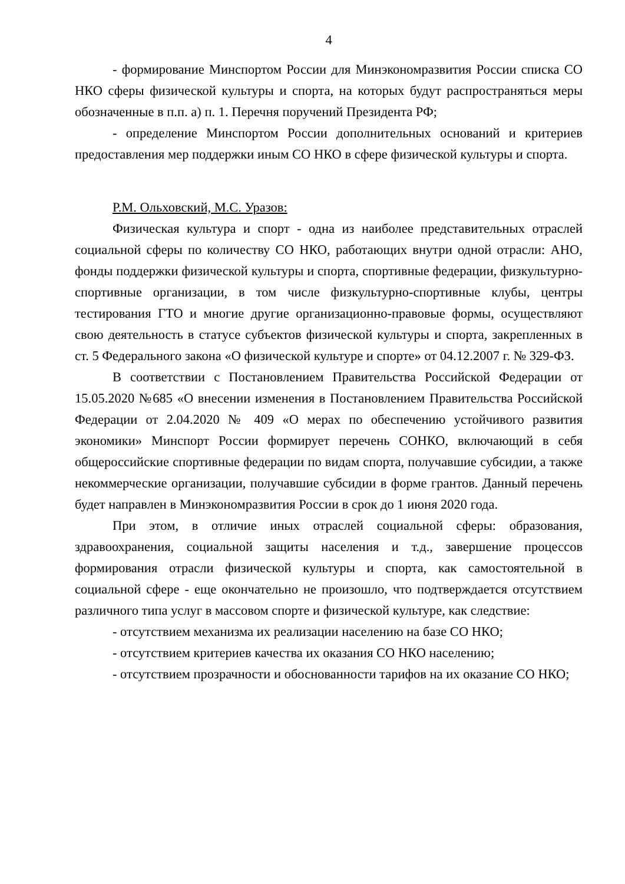4
- формирование Минспортом России для Минэкономразвития России списка СО НКО сферы физической культуры и спорта, на которых будут распространяться меры обозначенные в п.п. а) п. 1. Перечня поручений Президента РФ;
- определение Минспортом России дополнительных оснований и критериев предоставления мер поддержки иным СО НКО в сфере физической культуры и спорта.
Р.М. Ольховский, М.С. Уразов:
Физическая культура и спорт - одна из наиболее представительных отраслей социальной сферы по количеству СО НКО, работающих внутри одной отрасли: АНО, фонды поддержки физической культуры и спорта, спортивные федерации, физкультурно-спортивные организации, в том числе физкультурно-спортивные клубы, центры тестирования ГТО и многие другие организационно-правовые формы, осуществляют свою деятельность в статусе субъектов физической культуры и спорта, закрепленных в ст. 5 Федерального закона «О физической культуре и спорте» от 04.12.2007 г. № 329-ФЗ.
В соответствии с Постановлением Правительства Российской Федерации от 15.05.2020 №685 «О внесении изменения в Постановлением Правительства Российской Федерации от 2.04.2020 № 409 «О мерах по обеспечению устойчивого развития экономики» Минспорт России формирует перечень СОНКО, включающий в себя общероссийские спортивные федерации по видам спорта, получавшие субсидии, а также некоммерческие организации, получавшие субсидии в форме грантов. Данный перечень будет направлен в Минэкономразвития России в срок до 1 июня 2020 года.
При этом, в отличие иных отраслей социальной сферы: образования, здравоохранения, социальной защиты населения и т.д., завершение процессов формирования отрасли физической культуры и спорта, как самостоятельной в социальной сфере - еще окончательно не произошло, что подтверждается отсутствием различного типа услуг в массовом спорте и физической культуре, как следствие:
- отсутствием механизма их реализации населению на базе СО НКО;
- отсутствием критериев качества их оказания СО НКО населению;
- отсутствием прозрачности и обоснованности тарифов на их оказание СО НКО;